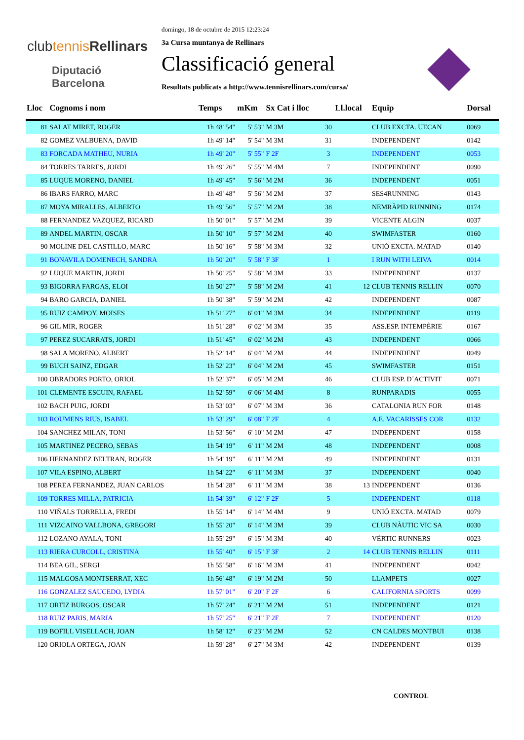clubtennis Rellinars
Diputació
Barcelona
domingo, 18 de octubre de 2015 12:23:24
3a Cursa muntanya de Rellinars
Classificació general
Resultats publicats a http://www.tennisrellinars.com/cursa/
| Lloc | Cognoms i nom | Temps | mKm | Sx Cat i lloc | | Ll.local | Equip | Dorsal |
| --- | --- | --- | --- | --- | --- | --- | --- | --- |
| 81 | SALAT MIRET, ROGER | 1h 48' 54" | 5' 53" | M 3M | 30 | | CLUB EXCTA. UECAN | 0069 |
| 82 | GOMEZ VALBUENA, DAVID | 1h 49' 14" | 5' 54" | M 3M | 31 | | INDEPENDENT | 0142 |
| 83 | FORCADA MATHEU, NURIA | 1h 49' 20" | 5' 55" | F 2F | 3 | | INDEPENDENT | 0053 |
| 84 | TORRES TARRES, JORDI | 1h 49' 26" | 5' 55" | M 4M | 7 | | INDEPENDENT | 0090 |
| 85 | LUQUE MORENO, DANIEL | 1h 49' 45" | 5' 56" | M 2M | 36 | | INDEPENDENT | 0051 |
| 86 | IBARS FARRO, MARC | 1h 49' 48" | 5' 56" | M 2M | 37 | | SES4RUNNING | 0143 |
| 87 | MOYA MIRALLES, ALBERTO | 1h 49' 56" | 5' 57" | M 2M | 38 | | NEMRÀPID RUNNING | 0174 |
| 88 | FERNANDEZ VAZQUEZ, RICARD | 1h 50' 01" | 5' 57" | M 2M | 39 | | VICENTE ALGIN | 0037 |
| 89 | ANDEL MARTIN, OSCAR | 1h 50' 10" | 5' 57" | M 2M | 40 | | SWIMFASTER | 0160 |
| 90 | MOLINE DEL CASTILLO, MARC | 1h 50' 16" | 5' 58" | M 3M | 32 | | UNIÓ EXCTA. MATAD | 0140 |
| 91 | BONAVILA DOMENECH, SANDRA | 1h 50' 20" | 5' 58" | F 3F | 1 | | I RUN WITH LEIVA | 0014 |
| 92 | LUQUE MARTIN, JORDI | 1h 50' 25" | 5' 58" | M 3M | 33 | | INDEPENDENT | 0137 |
| 93 | BIGORRA FARGAS, ELOI | 1h 50' 27" | 5' 58" | M 2M | 41 | 12 | CLUB TENNIS RELLIN | 0070 |
| 94 | BARO GARCIA, DANIEL | 1h 50' 38" | 5' 59" | M 2M | 42 | | INDEPENDENT | 0087 |
| 95 | RUIZ CAMPOY, MOISES | 1h 51' 27" | 6' 01" | M 3M | 34 | | INDEPENDENT | 0119 |
| 96 | GIL MIR, ROGER | 1h 51' 28" | 6' 02" | M 3M | 35 | | ASS.ESP. INTEMPÈRIE | 0167 |
| 97 | PEREZ SUCARRATS, JORDI | 1h 51' 45" | 6' 02" | M 2M | 43 | | INDEPENDENT | 0066 |
| 98 | SALA MORENO, ALBERT | 1h 52' 14" | 6' 04" | M 2M | 44 | | INDEPENDENT | 0049 |
| 99 | BUCH SAINZ, EDGAR | 1h 52' 23" | 6' 04" | M 2M | 45 | | SWIMFASTER | 0151 |
| 100 | OBRADORS PORTO, ORIOL | 1h 52' 37" | 6' 05" | M 2M | 46 | | CLUB ESP. D´ACTIVIT | 0071 |
| 101 | CLEMENTE ESCUIN, RAFAEL | 1h 52' 59" | 6' 06" | M 4M | 8 | | RUNPARADIS | 0055 |
| 102 | BACH PUIG, JORDI | 1h 53' 03" | 6' 07" | M 3M | 36 | | CATALONIA RUN FOR | 0148 |
| 103 | ROUMENS RIUS, ISABEL | 1h 53' 29" | 6' 08" | F 2F | 4 | | A.E. VACARISSES COR | 0132 |
| 104 | SANCHEZ MILAN, TONI | 1h 53' 56" | 6' 10" | M 2M | 47 | | INDEPENDENT | 0158 |
| 105 | MARTINEZ PECERO, SEBAS | 1h 54' 19" | 6' 11" | M 2M | 48 | | INDEPENDENT | 0008 |
| 106 | HERNANDEZ BELTRAN, ROGER | 1h 54' 19" | 6' 11" | M 2M | 49 | | INDEPENDENT | 0131 |
| 107 | VILA ESPINO, ALBERT | 1h 54' 22" | 6' 11" | M 3M | 37 | | INDEPENDENT | 0040 |
| 108 | PEREA FERNANDEZ, JUAN CARLOS | 1h 54' 28" | 6' 11" | M 3M | 38 | 13 | INDEPENDENT | 0136 |
| 109 | TORRES MILLA, PATRICIA | 1h 54' 39" | 6' 12" | F 2F | 5 | | INDEPENDENT | 0118 |
| 110 | VIÑALS TORRELLA, FREDI | 1h 55' 14" | 6' 14" | M 4M | 9 | | UNIÓ EXCTA. MATAD | 0079 |
| 111 | VIZCAINO VALLBONA, GREGORI | 1h 55' 20" | 6' 14" | M 3M | 39 | | CLUB NÀUTIC VIC SA | 0030 |
| 112 | LOZANO AYALA, TONI | 1h 55' 29" | 6' 15" | M 3M | 40 | | VÈRTIC RUNNERS | 0023 |
| 113 | RIERA CURCOLL, CRISTINA | 1h 55' 40" | 6' 15" | F 3F | 2 | 14 | CLUB TENNIS RELLIN | 0111 |
| 114 | BEA GIL, SERGI | 1h 55' 58" | 6' 16" | M 3M | 41 | | INDEPENDENT | 0042 |
| 115 | MALGOSA MONTSERRAT, XEC | 1h 56' 48" | 6' 19" | M 2M | 50 | | LLAMPETS | 0027 |
| 116 | GONZALEZ SAUCEDO, LYDIA | 1h 57' 01" | 6' 20" | F 2F | 6 | | CALIFORNIA SPORTS | 0099 |
| 117 | ORTIZ BURGOS, OSCAR | 1h 57' 24" | 6' 21" | M 2M | 51 | | INDEPENDENT | 0121 |
| 118 | RUIZ PARIS, MARIA | 1h 57' 25" | 6' 21" | F 2F | 7 | | INDEPENDENT | 0120 |
| 119 | BOFILL VISELLACH, JOAN | 1h 58' 12" | 6' 23" | M 2M | 52 | | CN CALDES MONTBUI | 0138 |
| 120 | ORIOLA ORTEGA, JOAN | 1h 59' 28" | 6' 27" | M 3M | 42 | | INDEPENDENT | 0139 |
CONTROL